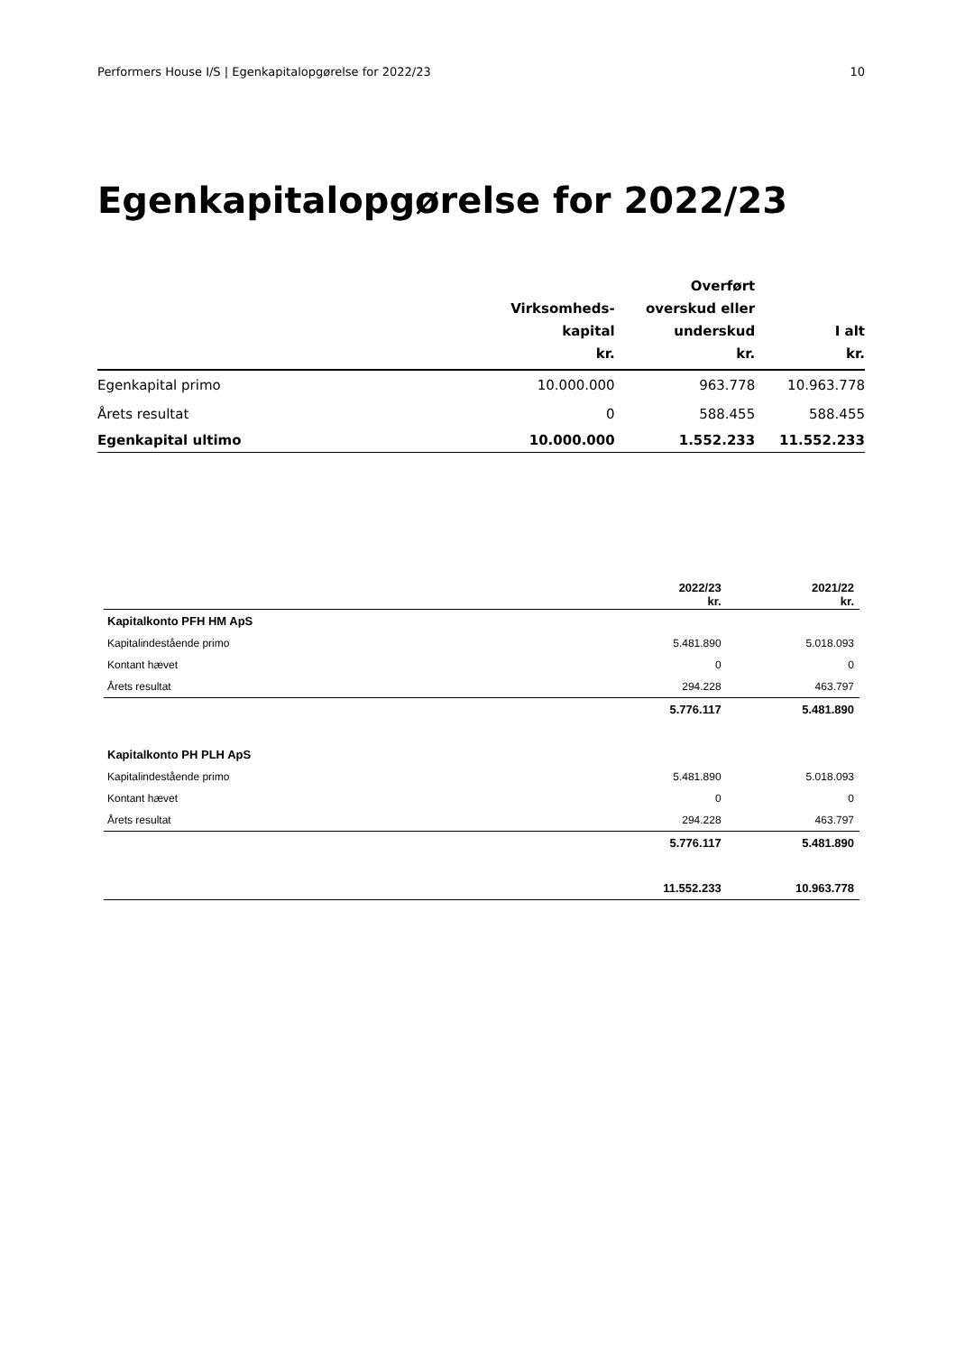Performers House I/S | Egenkapitalopgørelse for 2022/23 10
Egenkapitalopgørelse for 2022/23
| | Virksomheds- kapital kr. | Overført overskud eller underskud kr. | I alt kr. |
| --- | --- | --- | --- |
| Egenkapital primo | 10.000.000 | 963.778 | 10.963.778 |
| Årets resultat | 0 | 588.455 | 588.455 |
| Egenkapital ultimo | 10.000.000 | 1.552.233 | 11.552.233 |
| | 2022/23 kr. | 2021/22 kr. |
| --- | --- | --- |
| Kapitalkonto PFH HM ApS | | |
| Kapitalindestående primo | 5.481.890 | 5.018.093 |
| Kontant hævet | 0 | 0 |
| Årets resultat | 294.228 | 463.797 |
| | 5.776.117 | 5.481.890 |
| Kapitalkonto PH PLH ApS | | |
| Kapitalindestående primo | 5.481.890 | 5.018.093 |
| Kontant hævet | 0 | 0 |
| Årets resultat | 294.228 | 463.797 |
| | 5.776.117 | 5.481.890 |
| | 11.552.233 | 10.963.778 |